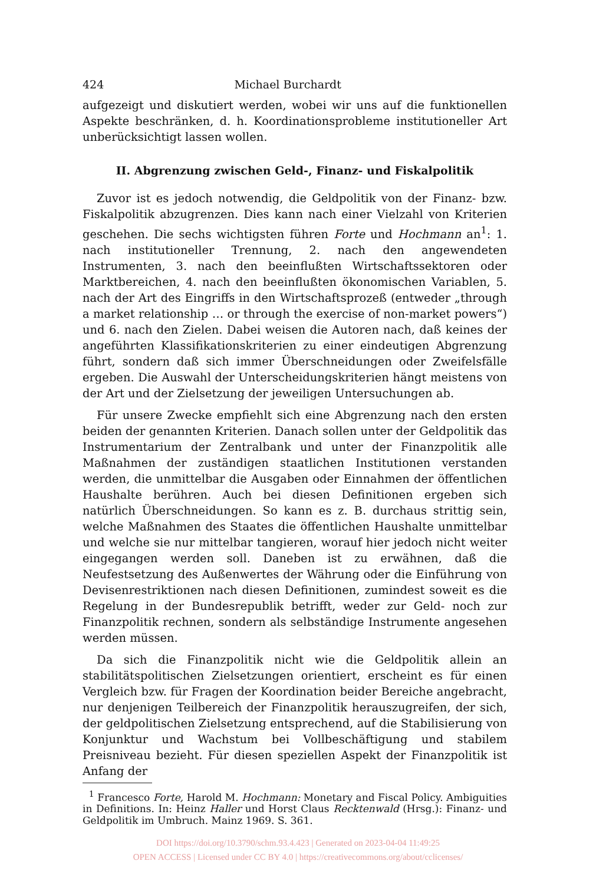424 Michael Burchardt
aufgezeigt und diskutiert werden, wobei wir uns auf die funktionellen Aspekte beschränken, d. h. Koordinationsprobleme institutioneller Art unberücksichtigt lassen wollen.
II. Abgrenzung zwischen Geld-, Finanz- und Fiskalpolitik
Zuvor ist es jedoch notwendig, die Geldpolitik von der Finanz- bzw. Fiskalpolitik abzugrenzen. Dies kann nach einer Vielzahl von Kriterien geschehen. Die sechs wichtigsten führen Forte und Hochmann an<sup>1</sup>: 1. nach institutioneller Trennung, 2. nach den angewendeten Instrumenten, 3. nach den beeinflußten Wirtschaftssektoren oder Marktbereichen, 4. nach den beeinflußten ökonomischen Variablen, 5. nach der Art des Eingriffs in den Wirtschaftsprozeß (entweder „through a market relationship … or through the exercise of non-market powers“) und 6. nach den Zielen. Dabei weisen die Autoren nach, daß keines der angeführten Klassifikationskriterien zu einer eindeutigen Abgrenzung führt, sondern daß sich immer Überschneidungen oder Zweifelsfälle ergeben. Die Auswahl der Unterscheidungskriterien hängt meistens von der Art und der Zielsetzung der jeweiligen Untersuchungen ab.
Für unsere Zwecke empfiehlt sich eine Abgrenzung nach den ersten beiden der genannten Kriterien. Danach sollen unter der Geldpolitik das Instrumentarium der Zentralbank und unter der Finanzpolitik alle Maßnahmen der zuständigen staatlichen Institutionen verstanden werden, die unmittelbar die Ausgaben oder Einnahmen der öffentlichen Haushalte berühren. Auch bei diesen Definitionen ergeben sich natürlich Überschneidungen. So kann es z. B. durchaus strittig sein, welche Maßnahmen des Staates die öffentlichen Haushalte unmittelbar und welche sie nur mittelbar tangieren, worauf hier jedoch nicht weiter eingegangen werden soll. Daneben ist zu erwähnen, daß die Neufestsetzung des Außenwertes der Währung oder die Einführung von Devisenrestriktionen nach diesen Definitionen, zumindest soweit es die Regelung in der Bundesrepublik betrifft, weder zur Geld- noch zur Finanzpolitik rechnen, sondern als selbständige Instrumente angesehen werden müssen.
Da sich die Finanzpolitik nicht wie die Geldpolitik allein an stabilitätspolitischen Zielsetzungen orientiert, erscheint es für einen Vergleich bzw. für Fragen der Koordination beider Bereiche angebracht, nur denjenigen Teilbereich der Finanzpolitik herauszugreifen, der sich, der geldpolitischen Zielsetzung entsprechend, auf die Stabilisierung von Konjunktur und Wachstum bei Vollbeschäftigung und stabilem Preisniveau bezieht. Für diesen speziellen Aspekt der Finanzpolitik ist Anfang der
<sup>1</sup> Francesco Forte, Harold M. Hochmann: Monetary and Fiscal Policy. Ambiguities in Definitions. In: Heinz Haller und Horst Claus Recktenwald (Hrsg.): Finanz- und Geldpolitik im Umbruch. Mainz 1969. S. 361.
DOI https://doi.org/10.3790/schm.93.4.423 | Generated on 2023-04-04 11:49:25
OPEN ACCESS | Licensed under CC BY 4.0 | https://creativecommons.org/about/cclicenses/